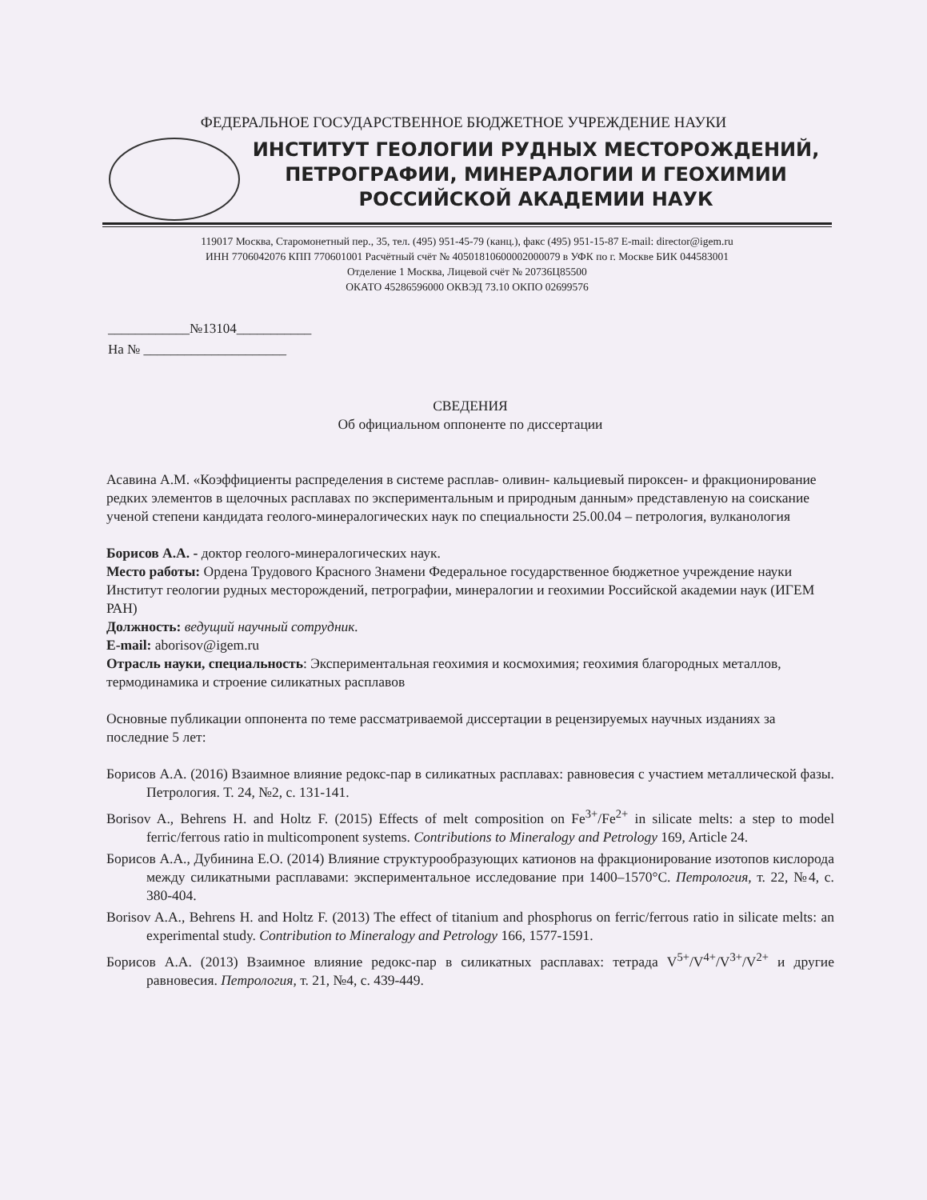ФЕДЕРАЛЬНОЕ ГОСУДАРСТВЕННОЕ БЮДЖЕТНОЕ УЧРЕЖДЕНИЕ НАУКИ
ИНСТИТУТ ГЕОЛОГИИ РУДНЫХ МЕСТОРОЖДЕНИЙ,
ПЕТРОГРАФИИ, МИНЕРАЛОГИИ И ГЕОХИМИИ
РОССИЙСКОЙ АКАДЕМИИ НАУК
119017 Москва, Старомонетный пер., 35, тел. (495) 951-45-79 (канц.), факс (495) 951-15-87 E-mail: director@igem.ru
ИНН 7706042076 КПП 770601001 Расчётный счёт № 40501810600002000079 в УФК по г. Москве БИК 044583001
Отделение 1 Москва, Лицевой счёт № 20736Ц85500
ОКАТО 45286596000 ОКВЭД 73.10 ОКПО 02699576
____________№13104___________
На № _____________________
СВЕДЕНИЯ
Об официальном оппоненте по диссертации
Асавина А.М. «Коэффициенты распределения в системе расплав- оливин- кальциевый пироксен- и фракционирование редких элементов в щелочных расплавах по экспериментальным и природным данным» представленую на соискание ученой степени кандидата геолого-минералогических наук по специальности 25.00.04 – петрология, вулканология
Борисов А.А. - доктор геолого-минералогических наук.
Место работы: Ордена Трудового Красного Знамени Федеральное государственное бюджетное учреждение науки Институт геологии рудных месторождений, петрографии, минералогии и геохимии Российской академии наук (ИГЕМ РАН)
Должность: ведущий научный сотрудник.
E-mail: aborisov@igem.ru
Отрасль науки, специальность: Экспериментальная геохимия и космохимия; геохимия благородных металлов, термодинамика и строение силикатных расплавов
Основные публикации оппонента по теме рассматриваемой диссертации в рецензируемых научных изданиях за последние 5 лет:
Борисов А.А. (2016) Взаимное влияние редокс-пар в силикатных расплавах: равновесия с участием металлической фазы. Петрология. Т. 24, №2, с. 131-141.
Borisov A., Behrens H. and Holtz F. (2015) Effects of melt composition on Fe<sup>3+</sup>/Fe<sup>2+</sup> in silicate melts: a step to model ferric/ferrous ratio in multicomponent systems. Contributions to Mineralogy and Petrology 169, Article 24.
Борисов А.А., Дубинина Е.О. (2014) Влияние структурообразующих катионов на фракционирование изотопов кислорода между силикатными расплавами: экспериментальное исследование при 1400–1570°C. Петрология, т. 22, №4, с. 380-404.
Borisov A.A., Behrens H. and Holtz F. (2013) The effect of titanium and phosphorus on ferric/ferrous ratio in silicate melts: an experimental study. Contribution to Mineralogy and Petrology 166, 1577-1591.
Борисов А.А. (2013) Взаимное влияние редокс-пар в силикатных расплавах: тетрада V<sup>5+</sup>/V<sup>4+</sup>/V<sup>3+</sup>/V<sup>2+</sup> и другие равновесия. Петрология, т. 21, №4, с. 439-449.